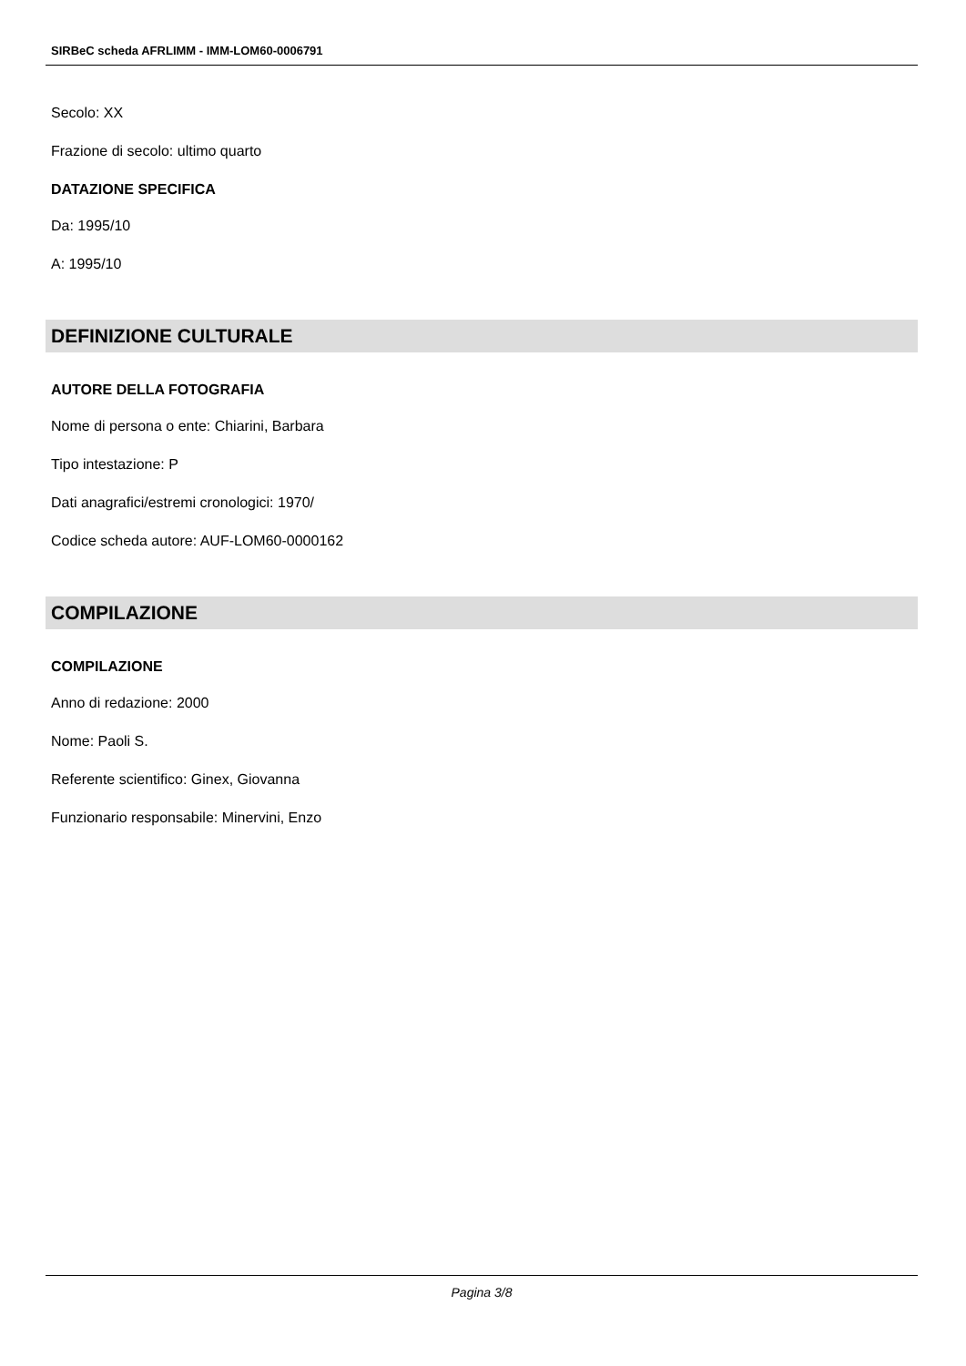SIRBeC scheda AFRLIMM - IMM-LOM60-0006791
Secolo: XX
Frazione di secolo: ultimo quarto
DATAZIONE SPECIFICA
Da: 1995/10
A: 1995/10
DEFINIZIONE CULTURALE
AUTORE DELLA FOTOGRAFIA
Nome di persona o ente: Chiarini, Barbara
Tipo intestazione: P
Dati anagrafici/estremi cronologici: 1970/
Codice scheda autore: AUF-LOM60-0000162
COMPILAZIONE
COMPILAZIONE
Anno di redazione: 2000
Nome: Paoli S.
Referente scientifico: Ginex, Giovanna
Funzionario responsabile: Minervini, Enzo
Pagina 3/8